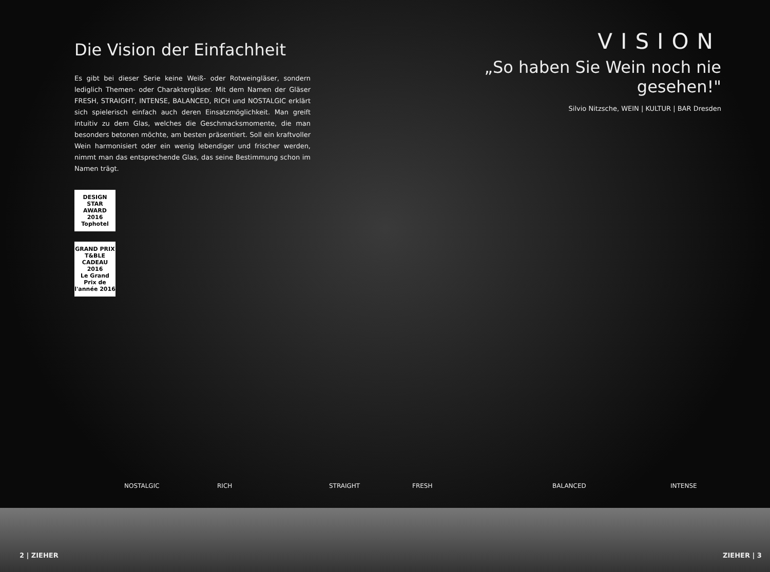Die Vision der Einfachheit
Es gibt bei dieser Serie keine Weiß- oder Rotweingläser, sondern lediglich Themen- oder Charaktergläser. Mit dem Namen der Gläser FRESH, STRAIGHT, INTENSE, BALANCED, RICH und NOSTALGIC erklärt sich spielerisch einfach auch deren Einsatzmöglichkeit. Man greift intuitiv zu dem Glas, welches die Geschmacksmomente, die man besonders betonen möchte, am besten präsentiert. Soll ein kraftvoller Wein harmonisiert oder ein wenig lebendiger und frischer werden, nimmt man das entsprechende Glas, das seine Bestimmung schon im Namen trägt.
DESIGN
STAR
AWARD 2016
Tophotel
GRAND PRIX
T&BLE CADEAU 2016
Le Grand Prix de l'année 2016
VISION
„So haben Sie Wein noch nie gesehen!"
Silvio Nitzsche, WEIN | KULTUR | BAR Dresden
NOSTALGIC RICH STRAIGHT FRESH BALANCED INTENSE
2 | ZIEHER ZIEHER | 3